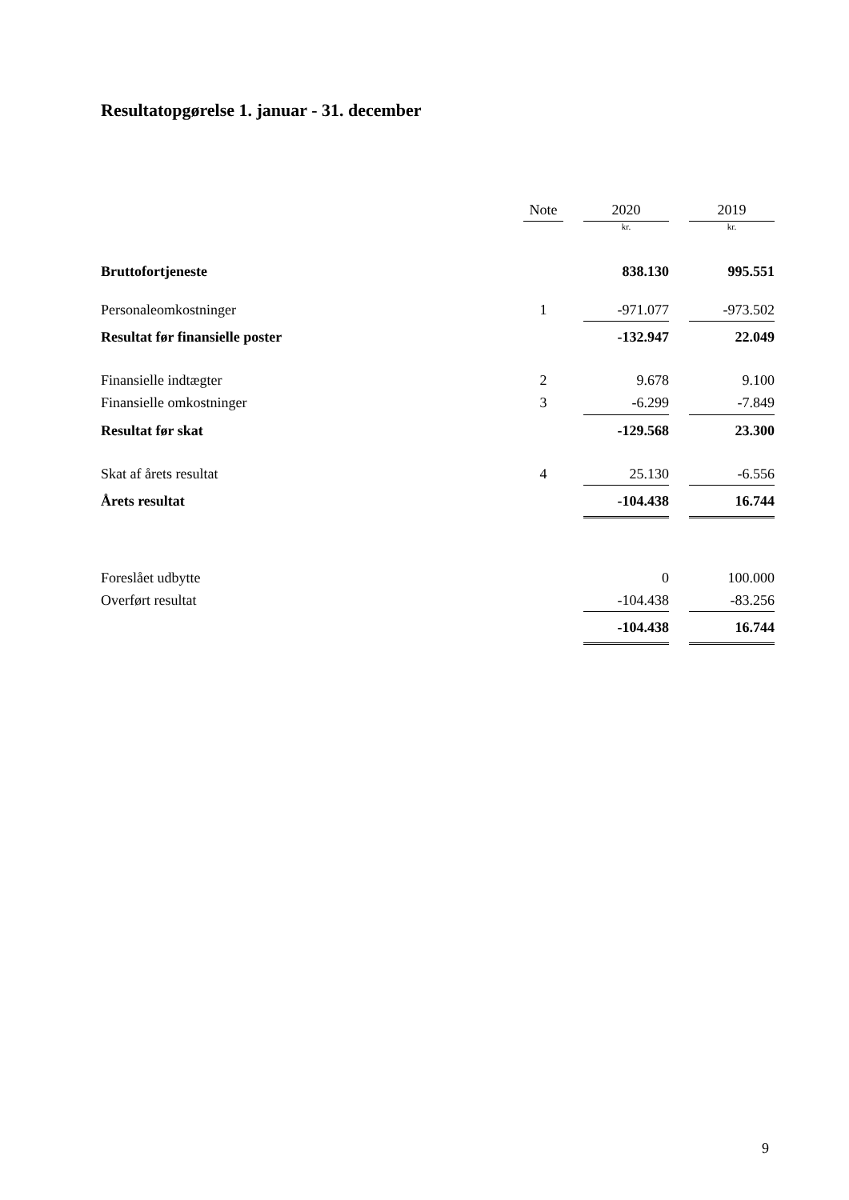Resultatopgørelse 1. januar - 31. december
| | Note | | 2020 | | 2019 |
| --- | --- | --- | --- | --- | --- |
| | | | kr. | | kr. |
| Bruttofortjeneste | | | 838.130 | | 995.551 |
| Personaleomkostninger | 1 | | -971.077 | | -973.502 |
| Resultat før finansielle poster | | | -132.947 | | 22.049 |
| Finansielle indtægter | 2 | | 9.678 | | 9.100 |
| Finansielle omkostninger | 3 | | -6.299 | | -7.849 |
| Resultat før skat | | | -129.568 | | 23.300 |
| Skat af årets resultat | 4 | | 25.130 | | -6.556 |
| Årets resultat | | | -104.438 | | 16.744 |
| Foreslået udbytte | | | 0 | | 100.000 |
| Overført resultat | | | -104.438 | | -83.256 |
| | | | -104.438 | | 16.744 |
9